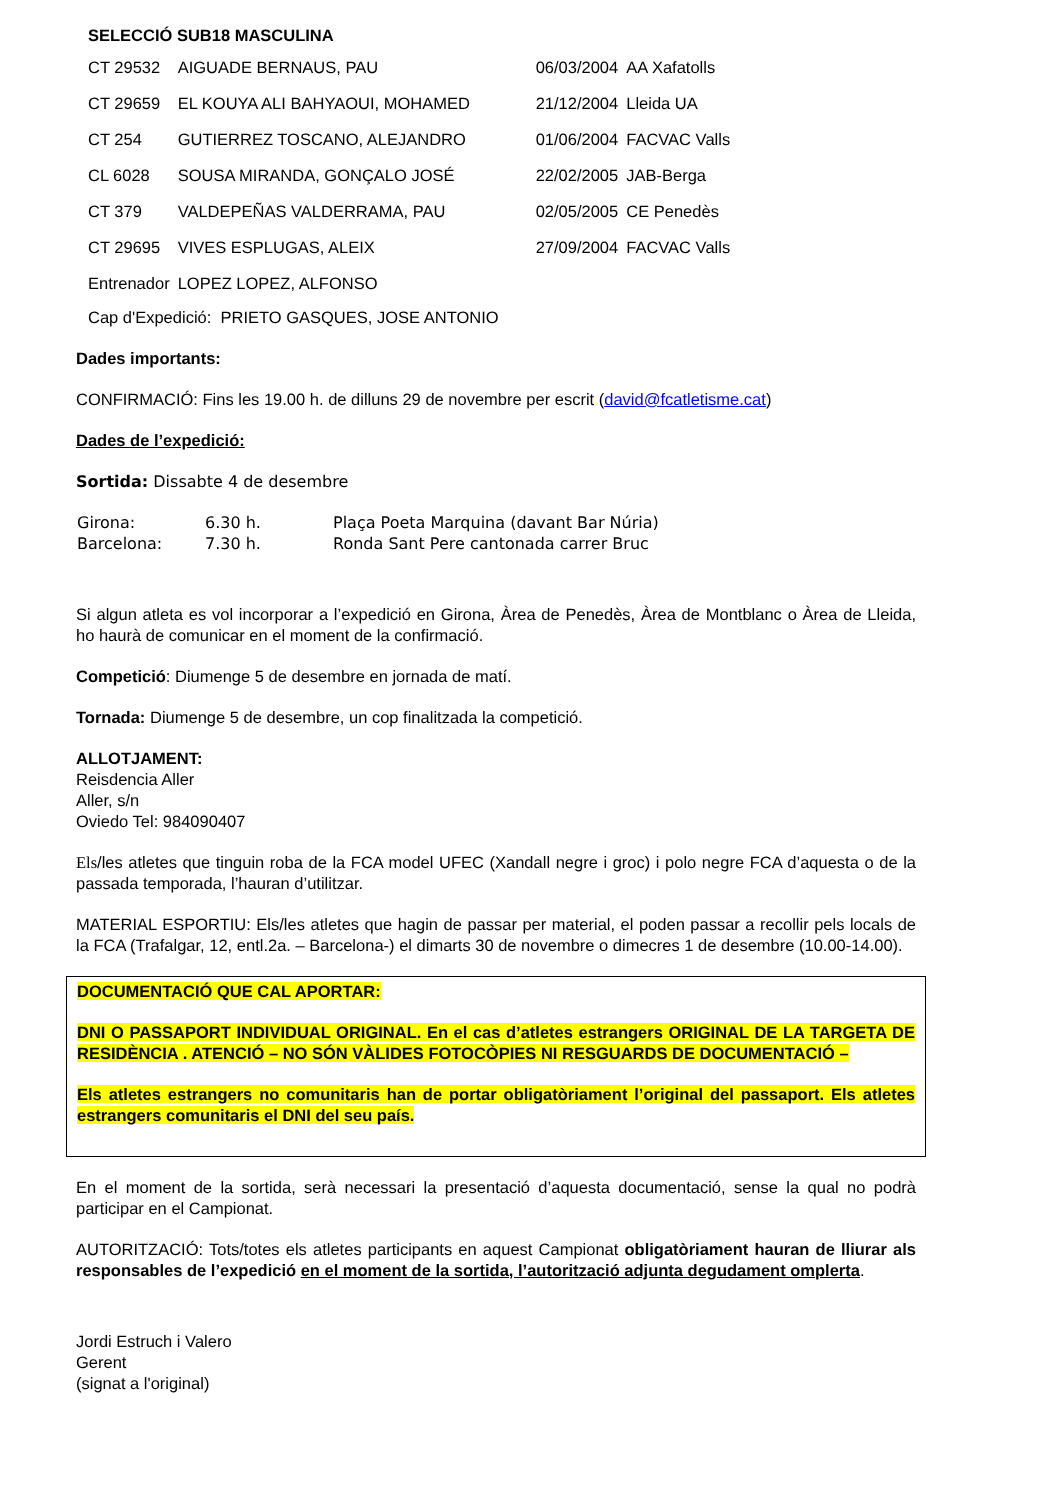SELECCIÓ SUB18 MASCULINA
| CT 29532 | AIGUADE BERNAUS, PAU | 06/03/2004 | AA Xafatolls |
| CT 29659 | EL KOUYA ALI BAHYAOUI, MOHAMED | 21/12/2004 | Lleida UA |
| CT 254 | GUTIERREZ TOSCANO, ALEJANDRO | 01/06/2004 | FACVAC Valls |
| CL 6028 | SOUSA MIRANDA, GONÇALO JOSÉ | 22/02/2005 | JAB-Berga |
| CT 379 | VALDEPEÑAS VALDERRAMA, PAU | 02/05/2005 | CE Penedès |
| CT 29695 | VIVES ESPLUGAS, ALEIX | 27/09/2004 | FACVAC Valls |
| Entrenador | LOPEZ LOPEZ, ALFONSO | | |
Cap d'Expedició: PRIETO GASQUES, JOSE ANTONIO
Dades importants:
CONFIRMACIÓ: Fins les 19.00 h. de dilluns 29 de novembre per escrit (david@fcatletisme.cat)
Dades de l’expedició:
Sortida: Dissabte 4 de desembre
| Girona: | 6.30 h. | Plaça Poeta Marquina (davant Bar Núria) |
| Barcelona: | 7.30 h. | Ronda Sant Pere cantonada carrer Bruc |
Si algun atleta es vol incorporar a l’expedició en Girona, Àrea de Penedès, Àrea de Montblanc o Àrea de Lleida, ho haurà de comunicar en el moment de la confirmació.
Competició: Diumenge 5 de desembre en jornada de matí.
Tornada: Diumenge 5 de desembre, un cop finalitzada la competició.
ALLOTJAMENT:
Reisdencia Aller
Aller, s/n
Oviedo Tel: 984090407
Els/les atletes que tinguin roba de la FCA model UFEC (Xandall negre i groc) i polo negre FCA d’aquesta o de la passada temporada, l’hauran d’utilitzar.
MATERIAL ESPORTIU: Els/les atletes que hagin de passar per material, el poden passar a recollir pels locals de la FCA (Trafalgar, 12, entl.2a. – Barcelona-) el dimarts 30 de novembre o dimecres 1 de desembre (10.00-14.00).
DOCUMENTACIÓ QUE CAL APORTAR:
DNI O PASSAPORT INDIVIDUAL ORIGINAL. En el cas d’atletes estrangers ORIGINAL DE LA TARGETA DE RESIDÈNCIA . ATENCIÓ – NO SÓN VÀLIDES FOTOCÒPIES NI RESGUARDS DE DOCUMENTACIÓ –
Els atletes estrangers no comunitaris han de portar obligatòriament l’original del passaport. Els atletes estrangers comunitaris el DNI del seu país.
En el moment de la sortida, serà necessari la presentació d’aquesta documentació, sense la qual no podrà participar en el Campionat.
AUTORITZACIÓ: Tots/totes els atletes participants en aquest Campionat obligatòriament hauran de lliurar als responsables de l’expedició en el moment de la sortida, l’autorització adjunta degudament omplerta.
Jordi Estruch i Valero
Gerent
(signat a l'original)